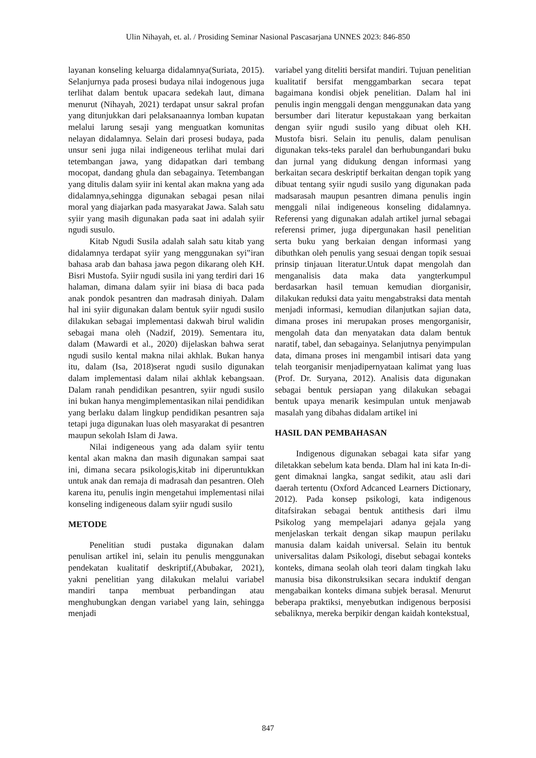Ulin Nihayah, et. al. / Prosiding Seminar Nasional Pascasarjana UNNES 2023: 846-850
layanan konseling keluarga didalamnya(Suriata, 2015). Selanjurnya pada prosesi budaya nilai indogenous juga terlihat dalam bentuk upacara sedekah laut, dimana menurut (Nihayah, 2021) terdapat unsur sakral profan yang ditunjukkan dari pelaksanaannya lomban kupatan melalui larung sesaji yang menguatkan komunitas nelayan didalamnya. Selain dari prosesi budaya, pada unsur seni juga nilai indigeneous terlihat mulai dari tetembangan jawa, yang didapatkan dari tembang mocopat, dandang ghula dan sebagainya. Tetembangan yang ditulis dalam syiir ini kental akan makna yang ada didalamnya,sehingga digunakan sebagai pesan nilai moral yang diajarkan pada masyarakat Jawa. Salah satu syiir yang masih digunakan pada saat ini adalah syiir ngudi susulo.
Kitab Ngudi Susila adalah salah satu kitab yang didalamnya terdapat syiir yang menggunakan syi‟iran bahasa arab dan bahasa jawa pegon dikarang oleh KH. Bisri Mustofa. Syiir ngudi susila ini yang terdiri dari 16 halaman, dimana dalam syiir ini biasa di baca pada anak pondok pesantren dan madrasah diniyah. Dalam hal ini syiir digunakan dalam bentuk syiir ngudi susilo dilakukan sebagai implementasi dakwah birul walidin sebagai mana oleh (Nadzif, 2019). Sementara itu, dalam (Mawardi et al., 2020) dijelaskan bahwa serat ngudi susilo kental makna nilai akhlak. Bukan hanya itu, dalam (Isa, 2018)serat ngudi susilo digunakan dalam implementasi dalam nilai akhlak kebangsaan. Dalam ranah pendidikan pesantren, syiir ngudi susilo ini bukan hanya mengimplementasikan nilai pendidikan yang berlaku dalam lingkup pendidikan pesantren saja tetapi juga digunakan luas oleh masyarakat di pesantren maupun sekolah Islam di Jawa.
Nilai indigeneous yang ada dalam syiir tentu kental akan makna dan masih digunakan sampai saat ini, dimana secara psikologis,kitab ini diperuntukkan untuk anak dan remaja di madrasah dan pesantren. Oleh karena itu, penulis ingin mengetahui implementasi nilai konseling indigeneous dalam syiir ngudi susilo
METODE
Penelitian studi pustaka digunakan dalam penulisan artikel ini, selain itu penulis menggunakan pendekatan kualitatif deskriptif,(Abubakar, 2021), yakni penelitian yang dilakukan melalui variabel mandiri tanpa membuat perbandingan atau menghubungkan dengan variabel yang lain, sehingga menjadi
variabel yang diteliti bersifat mandiri. Tujuan penelitian kualitatif bersifat menggambarkan secara tepat bagaimana kondisi objek penelitian. Dalam hal ini penulis ingin menggali dengan menggunakan data yang bersumber dari literatur kepustakaan yang berkaitan dengan syiir ngudi susilo yang dibuat oleh KH. Mustofa bisri. Selain itu penulis, dalam penulisan digunakan teks-teks paralel dan berhubungandari buku dan jurnal yang didukung dengan informasi yang berkaitan secara deskriptif berkaitan dengan topik yang dibuat tentang syiir ngudi susilo yang digunakan pada madsarasah maupun pesantren dimana penulis ingin menggali nilai indigeneous konseling didalamnya. Referensi yang digunakan adalah artikel jurnal sebagai referensi primer, juga dipergunakan hasil penelitian serta buku yang berkaian dengan informasi yang dibuthkan oleh penulis yang sesuai dengan topik sesuai prinsip tinjauan literatur.Untuk dapat mengolah dan menganalisis data maka data yangterkumpul berdasarkan hasil temuan kemudian diorganisir, dilakukan reduksi data yaitu mengabstraksi data mentah menjadi informasi, kemudian dilanjutkan sajian data, dimana proses ini merupakan proses mengorganisir, mengolah data dan menyatakan data dalam bentuk naratif, tabel, dan sebagainya. Selanjutnya penyimpulan data, dimana proses ini mengambil intisari data yang telah teorganisir menjadipernyataan kalimat yang luas (Prof. Dr. Suryana, 2012). Analisis data digunakan sebagai bentuk persiapan yang dilakukan sebagai bentuk upaya menarik kesimpulan untuk menjawab masalah yang dibahas didalam artikel ini
HASIL DAN PEMBAHASAN
Indigenous digunakan sebagai kata sifar yang diletakkan sebelum kata benda. Dlam hal ini kata In-di-gent dimaknai langka, sangat sedikit, atau asli dari daerah tertentu (Oxford Adcanced Learners Dictionary, 2012). Pada konsep psikologi, kata indigenous ditafsirakan sebagai bentuk antithesis dari ilmu Psikolog yang mempelajari adanya gejala yang menjelaskan terkait dengan sikap maupun perilaku manusia dalam kaidah universal. Selain itu bentuk universalitas dalam Psikologi, disebut sebagai konteks konteks, dimana seolah olah teori dalam tingkah laku manusia bisa dikonstruksikan secara induktif dengan mengabaikan konteks dimana subjek berasal. Menurut beberapa praktiksi, menyebutkan indigenous berposisi sebaliknya, mereka berpikir dengan kaidah kontekstual,
847